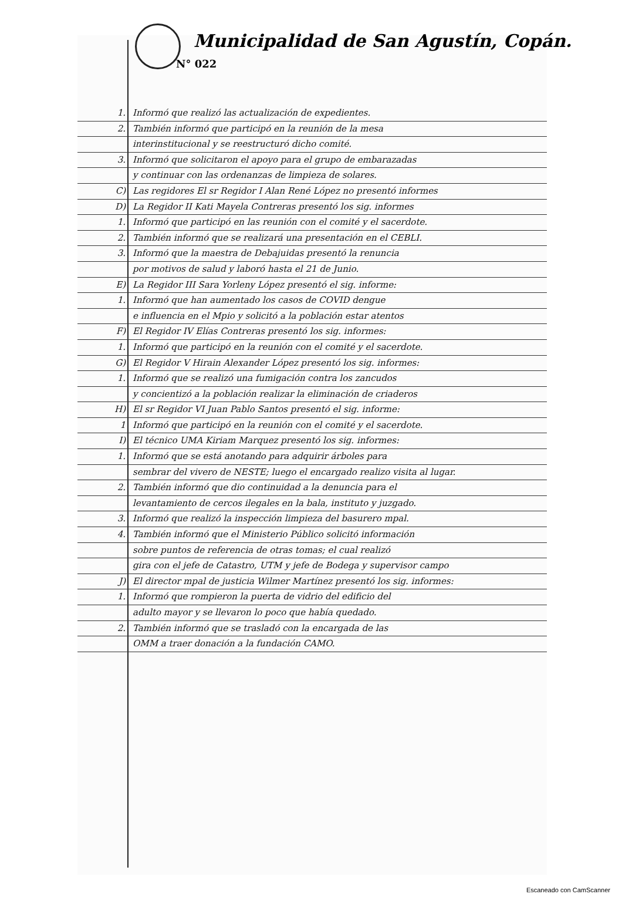Municipalidad de San Agustín, Copán.
N° 022
1. Informó que realizó las actualización de expedientes.
2. También informó que participó en la reunión de la mesa
interinstitucional y se reestructuró dicho comité.
3. Informó que solicitaron el apoyo para el grupo de embarazadas
y continuar con las ordenanzas de limpieza de solares.
C) Las regidores El sr Regidor I Alan René López no presentó informes
D) La Regidor II Kati Mayela Contreras presentó los sig. informes
1. Informó que participó en las reunión con el comité y el sacerdote.
2. También informó que se realizará una presentación en el CEBLI.
3. Informó que la maestra de Debajuidas presentó la renuncia
por motivos de salud y laboró hasta el 21 de Junio.
E) La Regidor III Sara Yorleny López presentó el sig. informe:
1. Informó que han aumentado los casos de COVID dengue
e influencia en el Mpio y solicitó a la población estar atentos
F) El Regidor IV Elías Contreras presentó los sig. informes:
1. Informó que participó en la reunión con el comité y el sacerdote.
G) El Regidor V Hirain Alexander López presentó los sig. informes:
1. Informó que se realizó una fumigación contra los zancudos
y concientizó a la población realizar la eliminación de criaderos
H) El sr Regidor VI Juan Pablo Santos presentó el sig. informe:
1 Informó que participó en la reunión con el comité y el sacerdote.
I) El técnico UMA Kiriam Marquez presentó los sig. informes:
1. Informó que se está anotando para adquirir árboles para
sembrar del vivero de NESTE; luego el encargado realizo visita al lugar.
2. También informó que dio continuidad a la denuncia para el
levantamiento de cercos ilegales en la bala, instituto y juzgado.
3. Informó que realizó la inspección limpieza del basurero mpal.
4. También informó que el Ministerio Público solicitó información
sobre puntos de referencia de otras tomas; el cual realizó
gira con el jefe de Catastro, UTM y jefe de Bodega y supervisor campo
J) El director mpal de justicia Wilmer Martínez presentó los sig. informes:
1. Informó que rompieron la puerta de vidrio del edificio del
adulto mayor y se llevaron lo poco que había quedado.
2. También informó que se trasladó con la encargada de las
OMM a traer donación a la fundación CAMO.
Escaneado con CamScanner